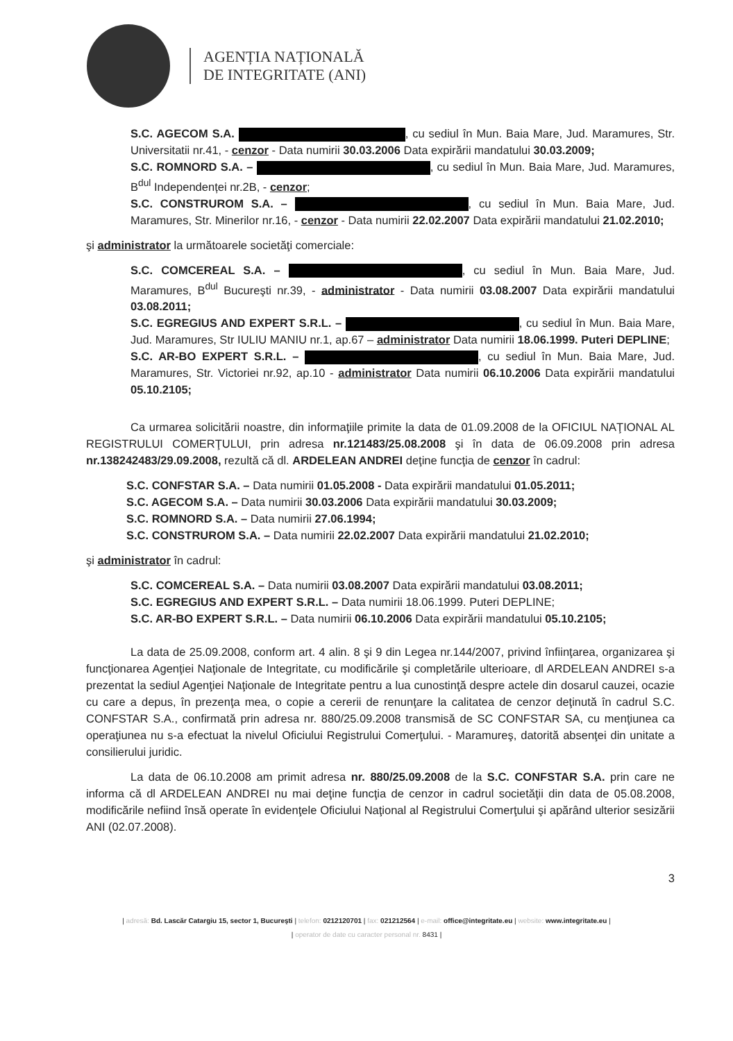AGENȚIA NAȚIONALĂ
DE INTEGRITATE (ANI)
S.C. AGECOM S.A. , cu sediul în Mun. Baia Mare, Jud. Maramures, Str. Universitatii nr.41, - cenzor - Data numirii 30.03.2006 Data expirării mandatului 30.03.2009;
S.C. ROMNORD S.A. – , cu sediul în Mun. Baia Mare, Jud. Maramures, B<sup>dul</sup> Independenței nr.2B, - cenzor;
S.C. CONSTRUROM S.A. – , cu sediul în Mun. Baia Mare, Jud. Maramures, Str. Minerilor nr.16, - cenzor - Data numirii 22.02.2007 Data expirării mandatului 21.02.2010;
şi administrator la următoarele societăţi comerciale:
S.C. COMCEREAL S.A. – , cu sediul în Mun. Baia Mare, Jud. Maramures, B<sup>dul</sup> Bucureşti nr.39, - administrator - Data numirii 03.08.2007 Data expirării mandatului 03.08.2011;
S.C. EGREGIUS AND EXPERT S.R.L. – , cu sediul în Mun. Baia Mare, Jud. Maramures, Str IULIU MANIU nr.1, ap.67 – administrator Data numirii 18.06.1999. Puteri DEPLINE;
S.C. AR-BO EXPERT S.R.L. – , cu sediul în Mun. Baia Mare, Jud. Maramures, Str. Victoriei nr.92, ap.10 - administrator Data numirii 06.10.2006 Data expirării mandatului 05.10.2105;
Ca urmarea solicitării noastre, din informaţiile primite la data de 01.09.2008 de la OFICIUL NAŢIONAL AL REGISTRULUI COMERŢULUI, prin adresa nr.121483/25.08.2008 şi în data de 06.09.2008 prin adresa nr.138242483/29.09.2008, rezultă că dl. ARDELEAN ANDREI deţine funcţia de cenzor în cadrul:
S.C. CONFSTAR S.A. – Data numirii 01.05.2008 - Data expirării mandatului 01.05.2011;
S.C. AGECOM S.A. – Data numirii 30.03.2006 Data expirării mandatului 30.03.2009;
S.C. ROMNORD S.A. – Data numirii 27.06.1994;
S.C. CONSTRUROM S.A. – Data numirii 22.02.2007 Data expirării mandatului 21.02.2010;
şi administrator în cadrul:
S.C. COMCEREAL S.A. – Data numirii 03.08.2007 Data expirării mandatului 03.08.2011;
S.C. EGREGIUS AND EXPERT S.R.L. – Data numirii 18.06.1999. Puteri DEPLINE;
S.C. AR-BO EXPERT S.R.L. – Data numirii 06.10.2006 Data expirării mandatului 05.10.2105;
La data de 25.09.2008, conform art. 4 alin. 8 şi 9 din Legea nr.144/2007, privind înfiinţarea, organizarea şi funcţionarea Agenţiei Naţionale de Integritate, cu modificările şi completările ulterioare, dl ARDELEAN ANDREI s-a prezentat la sediul Agenţiei Naţionale de Integritate pentru a lua cunostinţă despre actele din dosarul cauzei, ocazie cu care a depus, în prezenţa mea, o copie a cererii de renunţare la calitatea de cenzor deţinută în cadrul S.C. CONFSTAR S.A., confirmată prin adresa nr. 880/25.09.2008 transmisă de SC CONFSTAR SA, cu menţiunea ca operaţiunea nu s-a efectuat la nivelul Oficiului Registrului Comerţului. - Maramureş, datorită absenţei din unitate a consilierului juridic.
La data de 06.10.2008 am primit adresa nr. 880/25.09.2008 de la S.C. CONFSTAR S.A. prin care ne informa că dl ARDELEAN ANDREI nu mai deţine funcţia de cenzor in cadrul societăţii din data de 05.08.2008, modificările nefiind însă operate în evidenţele Oficiului Naţional al Registrului Comerţului şi apărând ulterior sesizării ANI (02.07.2008).
3
| adresă: Bd. Lascăr Catargiu 15, sector 1, Bucureşti | telefon: 0212120701 | fax: 021212564 | e-mail: office@integritate.eu | website: www.integritate.eu |
| operator de date cu caracter personal nr. 8431 |